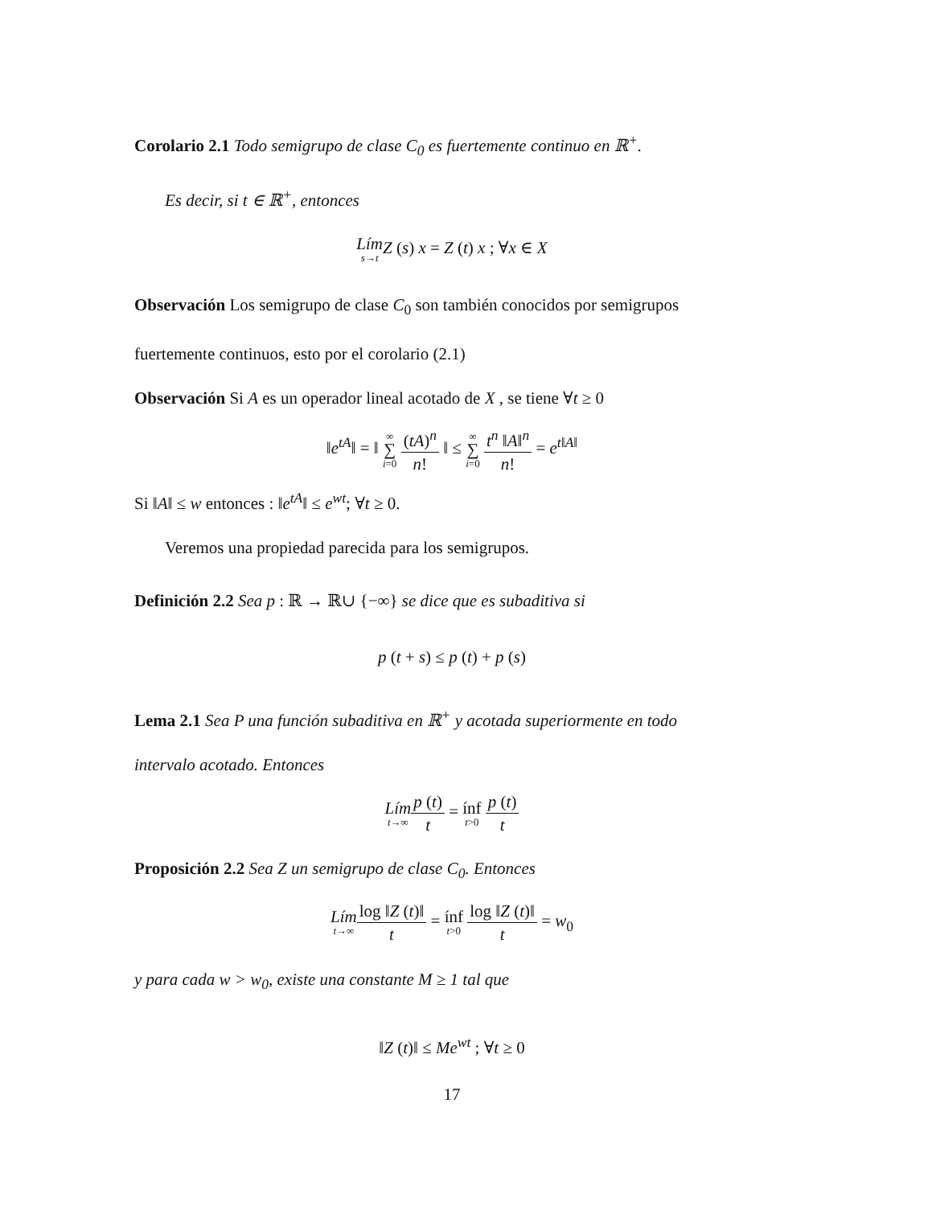Corolario 2.1 Todo semigrupo de clase C<sub>0</sub> es fuertemente continuo en ℝ<sup>+</sup>.
Es decir, si t ∈ ℝ<sup>+</sup>, entonces
Lím s→t Z (s) x = Z (t) x ; ∀x ∈ X
Observación Los semigrupo de clase C<sub>0</sub> son también conocidos por semigrupos
fuertemente continuos, esto por el corolario (2.1)
Observación Si A es un operador lineal acotado de X , se tiene ∀t ≥ 0
‖e<sup>tA</sup>‖ = ‖ ∞ ∑ i=0 (tA)<sup>n</sup> n! ‖ ≤ ∞ ∑ i=0 t<sup>n</sup> ‖A‖<sup>n</sup> n! = e<sup>t‖A‖</sup>
Si ‖A‖ ≤ w entonces : ‖e<sup>tA</sup>‖ ≤ e<sup>wt</sup>; ∀t ≥ 0.
Veremos una propiedad parecida para los semigrupos.
Definición 2.2 Sea p : ℝ → ℝ∪ {−∞} se dice que es subaditiva si
p (t + s) ≤ p (t) + p (s)
Lema 2.1 Sea P una función subaditiva en ℝ<sup>+</sup> y acotada superiormente en todo
intervalo acotado. Entonces
Lím t→∞p (t) t = ínf t>0 p (t) t
Proposición 2.2 Sea Z un semigrupo de clase C<sub>0</sub>. Entonces
Lím t→∞log ‖Z (t)‖ t = ínf t>0 log ‖Z (t)‖ t = w<sub>0</sub>
y para cada w > w<sub>0</sub>, existe una constante M ≥ 1 tal que
‖Z (t)‖ ≤ Me<sup>wt</sup> ; ∀t ≥ 0
17